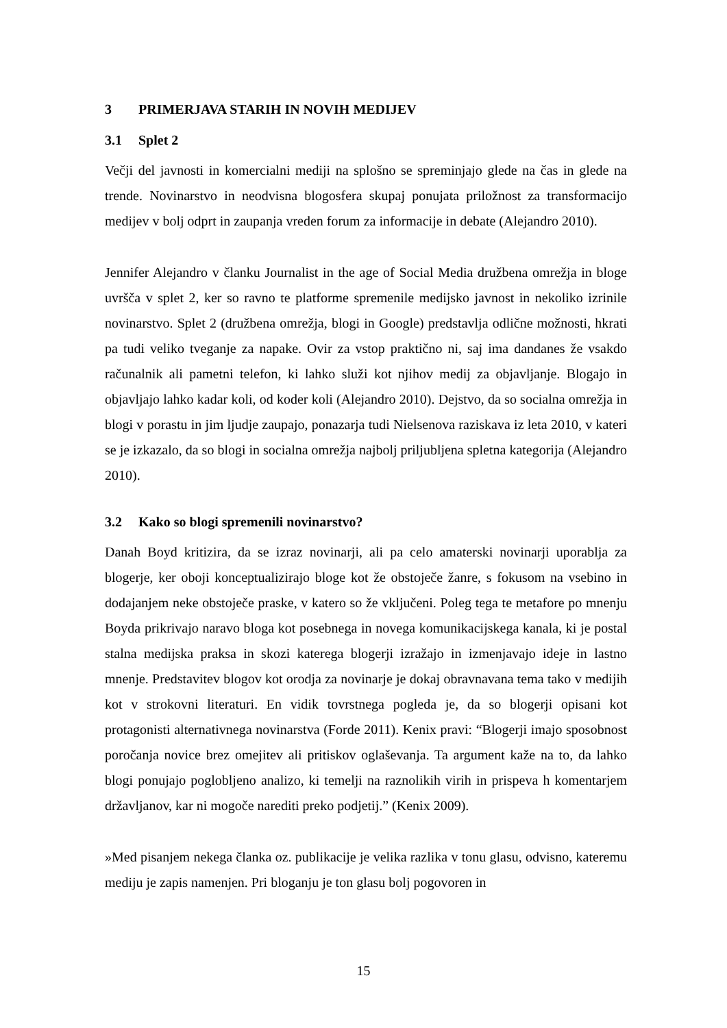3 PRIMERJAVA STARIH IN NOVIH MEDIJEV
3.1 Splet 2
Večji del javnosti in komercialni mediji na splošno se spreminjajo glede na čas in glede na trende. Novinarstvo in neodvisna blogosfera skupaj ponujata priložnost za transformacijo medijev v bolj odprt in zaupanja vreden forum za informacije in debate (Alejandro 2010).
Jennifer Alejandro v članku Journalist in the age of Social Media družbena omrežja in bloge uvršča v splet 2, ker so ravno te platforme spremenile medijsko javnost in nekoliko izrinile novinarstvo. Splet 2 (družbena omrežja, blogi in Google) predstavlja odlične možnosti, hkrati pa tudi veliko tveganje za napake. Ovir za vstop praktično ni, saj ima dandanes že vsakdo računalnik ali pametni telefon, ki lahko služi kot njihov medij za objavljanje. Blogajo in objavljajo lahko kadar koli, od koder koli (Alejandro 2010). Dejstvo, da so socialna omrežja in blogi v porastu in jim ljudje zaupajo, ponazarja tudi Nielsenova raziskava iz leta 2010, v kateri se je izkazalo, da so blogi in socialna omrežja najbolj priljubljena spletna kategorija (Alejandro 2010).
3.2 Kako so blogi spremenili novinarstvo?
Danah Boyd kritizira, da se izraz novinarji, ali pa celo amaterski novinarji uporablja za blogerje, ker oboji konceptualizirajo bloge kot že obstoječe žanre, s fokusom na vsebino in dodajanjem neke obstoječe praske, v katero so že vključeni. Poleg tega te metafore po mnenju Boyda prikrivajo naravo bloga kot posebnega in novega komunikacijskega kanala, ki je postal stalna medijska praksa in skozi katerega blogerji izražajo in izmenjavajo ideje in lastno mnenje. Predstavitev blogov kot orodja za novinarje je dokaj obravnavana tema tako v medijih kot v strokovni literaturi. En vidik tovrstnega pogleda je, da so blogerji opisani kot protagonisti alternativnega novinarstva (Forde 2011). Kenix pravi: “Blogerji imajo sposobnost poročanja novice brez omejitev ali pritiskov oglaševanja. Ta argument kaže na to, da lahko blogi ponujajo poglobljeno analizo, ki temelji na raznolikih virih in prispeva h komentarjem državljanov, kar ni mogoče narediti preko podjetij.” (Kenix 2009).
»Med pisanjem nekega članka oz. publikacije je velika razlika v tonu glasu, odvisno, kateremu mediju je zapis namenjen. Pri bloganju je ton glasu bolj pogovoren in
15